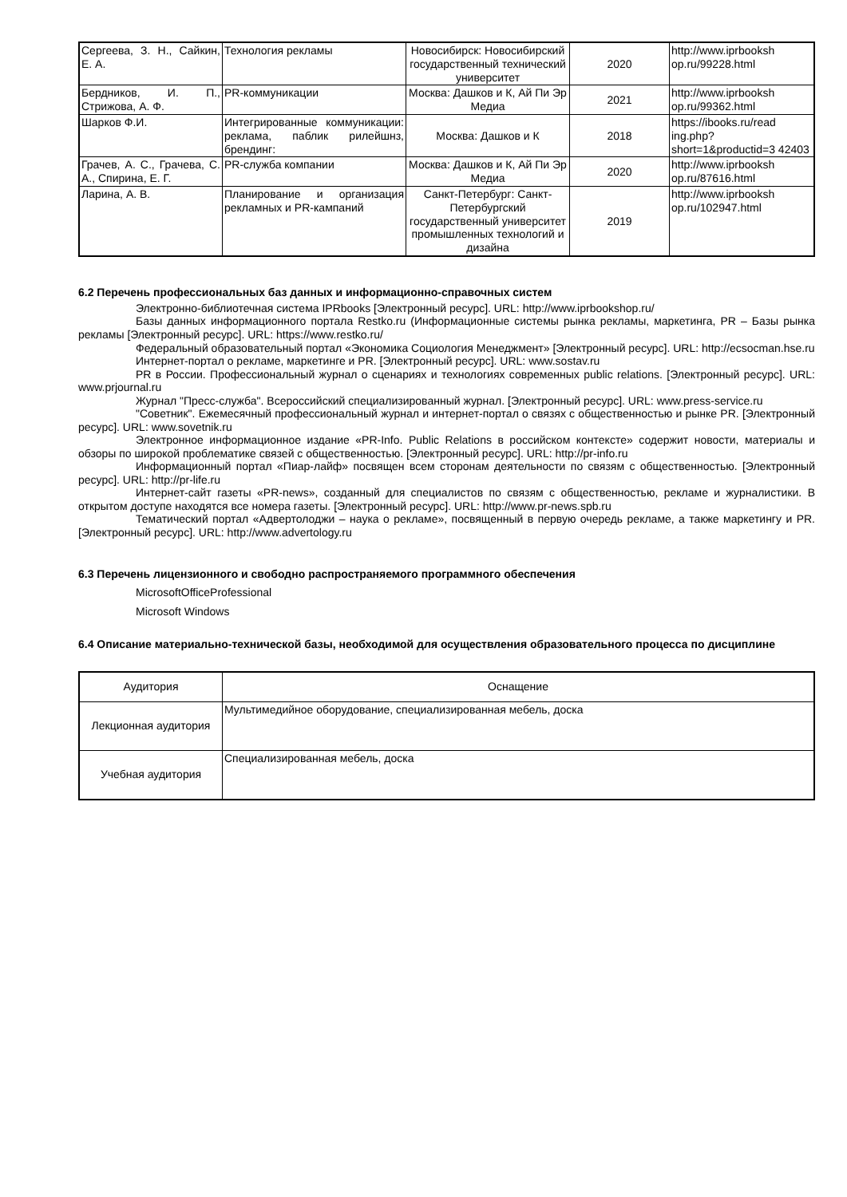| Сергеева, З. Н., Сайкин, Е. А. | Технология рекламы | Новосибирск: Новосибирский государственный технический университет | 2020 | http://www.iprbooksh op.ru/99228.html |
| Бердников, И. П., Стрижова, А. Ф. | PR-коммуникации | Москва: Дашков и К, Ай Пи Эр Медиа | 2021 | http://www.iprbooksh op.ru/99362.html |
| Шарков Ф.И. | Интегрированные коммуникации: реклама, паблик рилейшнз, брендинг: | Москва: Дашков и К | 2018 | https://ibooks.ru/read ing.php? short=1&productid=3 42403 |
| Грачев, А. С., Грачева, С. А., Спирина, Е. Г. | PR-служба компании | Москва: Дашков и К, Ай Пи Эр Медиа | 2020 | http://www.iprbooksh op.ru/87616.html |
| Ларина, А. В. | Планирование и организация рекламных и PR-кампаний | Санкт-Петербург: Санкт-Петербургский государственный университет промышленных технологий и дизайна | 2019 | http://www.iprbooksh op.ru/102947.html |
6.2 Перечень профессиональных баз данных и информационно-справочных систем
Электронно-библиотечная система IPRbooks [Электронный ресурс]. URL: http://www.iprbookshop.ru/
Базы данных информационного портала Restko.ru (Информационные системы рынка рекламы, маркетинга, PR – Базы рынка рекламы [Электронный ресурс]. URL: https://www.restko.ru/
Федеральный образовательный портал «Экономика Социология Менеджмент» [Электронный ресурс]. URL: http://ecsocman.hse.ru
Интернет-портал о рекламе, маркетинге и PR. [Электронный ресурс]. URL: www.sostav.ru
PR в России. Профессиональный журнал о сценариях и технологиях современных public relations. [Электронный ресурс]. URL: www.prjournal.ru
Журнал "Пресс-служба". Всероссийский специализированный журнал. [Электронный ресурс]. URL: www.press-service.ru
"Советник". Ежемесячный профессиональный журнал и интернет-портал о связях с общественностью и рынке PR. [Электронный ресурс]. URL: www.sovetnik.ru
Электронное информационное издание «PR-Info. Public Relations в российском контексте» содержит новости, материалы и обзоры по широкой проблематике связей с общественностью. [Электронный ресурс]. URL: http://pr-info.ru
Информационный портал «Пиар-лайф» посвящен всем сторонам деятельности по связям с общественностью. [Электронный ресурс]. URL: http://pr-life.ru
Интернет-сайт газеты «PR-news», созданный для специалистов по связям с общественностью, рекламе и журналистики. В открытом доступе находятся все номера газеты. [Электронный ресурс]. URL: http://www.pr-news.spb.ru
Тематический портал «Адвертолоджи – наука о рекламе», посвященный в первую очередь рекламе, а также маркетингу и PR. [Электронный ресурс]. URL: http://www.advertology.ru
6.3 Перечень лицензионного и свободно распространяемого программного обеспечения
MicrosoftOfficeProfessional
Microsoft Windows
6.4 Описание материально-технической базы, необходимой для осуществления образовательного процесса по дисциплине
| Аудитория | Оснащение |
| Лекционная аудитория | Мультимедийное оборудование, специализированная мебель, доска |
| Учебная аудитория | Специализированная мебель, доска |